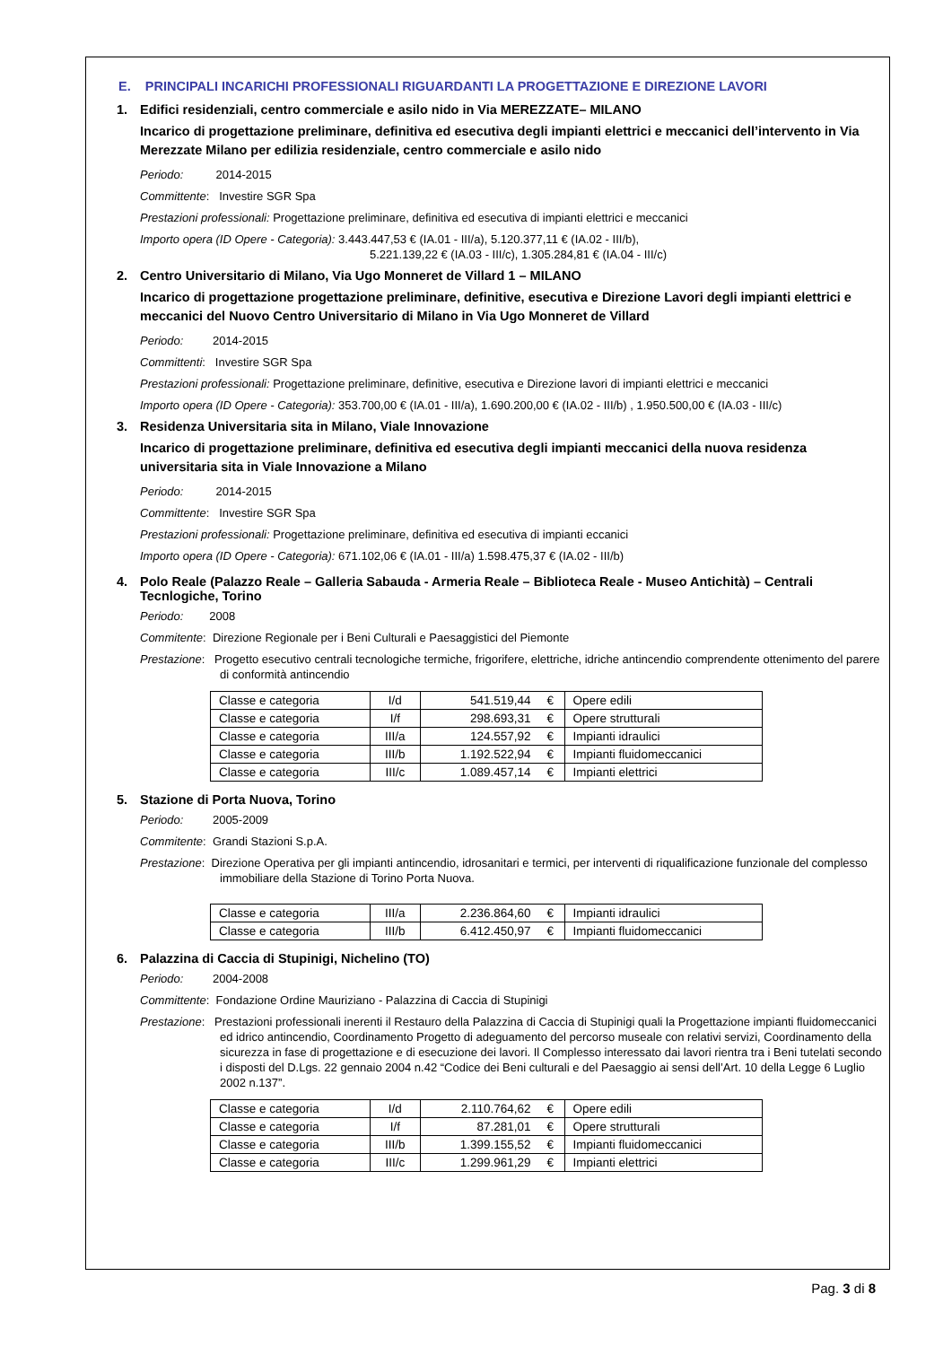E. PRINCIPALI INCARICHI PROFESSIONALI RIGUARDANTI LA PROGETTAZIONE E DIREZIONE LAVORI
1. Edifici residenziali, centro commerciale e asilo nido in Via MEREZZATE– MILANO
Incarico di progettazione preliminare, definitiva ed esecutiva degli impianti elettrici e meccanici dell’intervento in Via Merezzate Milano per edilizia residenziale, centro commerciale e asilo nido
Periodo: 2014-2015
Committente: Investire SGR Spa
Prestazioni professionali: Progettazione preliminare, definitiva ed esecutiva di impianti elettrici e meccanici
Importo opera (ID Opere - Categoria): 3.443.447,53 € (IA.01 - III/a), 5.120.377,11 € (IA.02 - III/b),
5.221.139,22 € (IA.03 - III/c), 1.305.284,81 € (IA.04 - III/c)
2. Centro Universitario di Milano, Via Ugo Monneret de Villard 1 – MILANO
Incarico di progettazione progettazione preliminare, definitive, esecutiva e Direzione Lavori degli impianti elettrici e meccanici del Nuovo Centro Universitario di Milano in Via Ugo Monneret de Villard
Periodo: 2014-2015
Committenti: Investire SGR Spa
Prestazioni professionali: Progettazione preliminare, definitive, esecutiva e Direzione lavori di impianti elettrici e meccanici
Importo opera (ID Opere - Categoria): 353.700,00 € (IA.01 - III/a), 1.690.200,00 € (IA.02 - III/b) , 1.950.500,00 € (IA.03 - III/c)
3. Residenza Universitaria sita in Milano, Viale Innovazione
Incarico di progettazione preliminare, definitiva ed esecutiva degli impianti meccanici della nuova residenza universitaria sita in Viale Innovazione a Milano
Periodo: 2014-2015
Committente: Investire SGR Spa
Prestazioni professionali: Progettazione preliminare, definitiva ed esecutiva di impianti eccanici
Importo opera (ID Opere - Categoria): 671.102,06 € (IA.01 - III/a) 1.598.475,37 € (IA.02 - III/b)
4. Polo Reale (Palazzo Reale – Galleria Sabauda - Armeria Reale – Biblioteca Reale - Museo Antichità) – Centrali Tecnlogiche, Torino
Periodo: 2008
Commitente: Direzione Regionale per i Beni Culturali e Paesaggistici del Piemonte
Prestazione: Progetto esecutivo centrali tecnologiche termiche, frigorifere, elettriche, idriche antincendio comprendente ottenimento del parere di conformità antincendio
| Classe e categoria | I/d | 541.519,44 | € | Opere edili |
| Classe e categoria | I/f | 298.693,31 | € | Opere strutturali |
| Classe e categoria | III/a | 124.557,92 | € | Impianti idraulici |
| Classe e categoria | III/b | 1.192.522,94 | € | Impianti fluidomeccanici |
| Classe e categoria | III/c | 1.089.457,14 | € | Impianti elettrici |
5. Stazione di Porta Nuova, Torino
Periodo: 2005-2009
Commitente: Grandi Stazioni S.p.A.
Prestazione: Direzione Operativa per gli impianti antincendio, idrosanitari e termici, per interventi di riqualificazione funzionale del complesso immobiliare della Stazione di Torino Porta Nuova.
| Classe e categoria | III/a | 2.236.864,60 | € | Impianti idraulici |
| Classe e categoria | III/b | 6.412.450,97 | € | Impianti fluidomeccanici |
6. Palazzina di Caccia di Stupinigi, Nichelino (TO)
Periodo: 2004-2008
Committente: Fondazione Ordine Mauriziano - Palazzina di Caccia di Stupinigi
Prestazione: Prestazioni professionali inerenti il Restauro della Palazzina di Caccia di Stupinigi quali la Progettazione impianti fluidomeccanici ed idrico antincendio, Coordinamento Progetto di adeguamento del percorso museale con relativi servizi, Coordinamento della sicurezza in fase di progettazione e di esecuzione dei lavori. Il Complesso interessato dai lavori rientra tra i Beni tutelati secondo i disposti del D.Lgs. 22 gennaio 2004 n.42 “Codice dei Beni culturali e del Paesaggio ai sensi dell’Art. 10 della Legge 6 Luglio 2002 n.137”.
| Classe e categoria | I/d | 2.110.764,62 | € | Opere edili |
| Classe e categoria | I/f | 87.281,01 | € | Opere strutturali |
| Classe e categoria | III/b | 1.399.155,52 | € | Impianti fluidomeccanici |
| Classe e categoria | III/c | 1.299.961,29 | € | Impianti elettrici |
Pag. 3 di 8